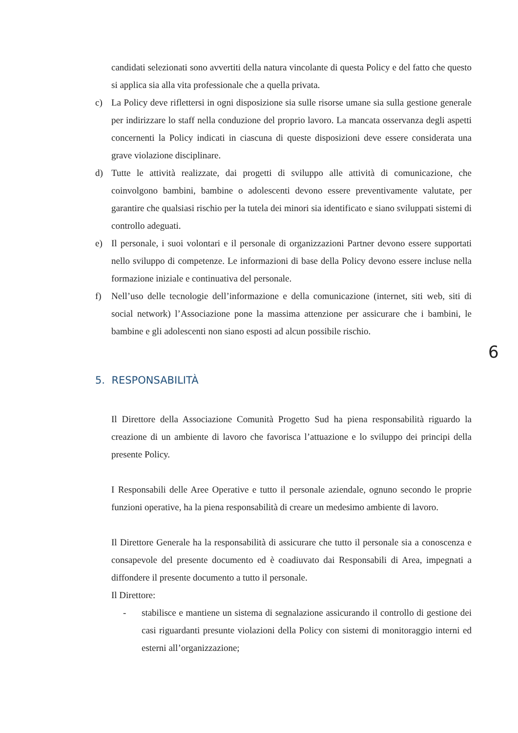candidati selezionati sono avvertiti della natura vincolante di questa Policy e del fatto che questo si applica sia alla vita professionale che a quella privata.
c) La Policy deve riflettersi in ogni disposizione sia sulle risorse umane sia sulla gestione generale per indirizzare lo staff nella conduzione del proprio lavoro. La mancata osservanza degli aspetti concernenti la Policy indicati in ciascuna di queste disposizioni deve essere considerata una grave violazione disciplinare.
d) Tutte le attività realizzate, dai progetti di sviluppo alle attività di comunicazione, che coinvolgono bambini, bambine o adolescenti devono essere preventivamente valutate, per garantire che qualsiasi rischio per la tutela dei minori sia identificato e siano sviluppati sistemi di controllo adeguati.
e) Il personale, i suoi volontari e il personale di organizzazioni Partner devono essere supportati nello sviluppo di competenze. Le informazioni di base della Policy devono essere incluse nella formazione iniziale e continuativa del personale.
f) Nell’uso delle tecnologie dell’informazione e della comunicazione (internet, siti web, siti di social network) l’Associazione pone la massima attenzione per assicurare che i bambini, le bambine e gli adolescenti non siano esposti ad alcun possibile rischio.
6
5. RESPONSABILITÀ
Il Direttore della Associazione Comunità Progetto Sud ha piena responsabilità riguardo la creazione di un ambiente di lavoro che favorisca l’attuazione e lo sviluppo dei principi della presente Policy.
I Responsabili delle Aree Operative e tutto il personale aziendale, ognuno secondo le proprie funzioni operative, ha la piena responsabilità di creare un medesimo ambiente di lavoro.
Il Direttore Generale ha la responsabilità di assicurare che tutto il personale sia a conoscenza e consapevole del presente documento ed è coadiuvato dai Responsabili di Area, impegnati a diffondere il presente documento a tutto il personale.
Il Direttore:
- stabilisce e mantiene un sistema di segnalazione assicurando il controllo di gestione dei casi riguardanti presunte violazioni della Policy con sistemi di monitoraggio interni ed esterni all’organizzazione;